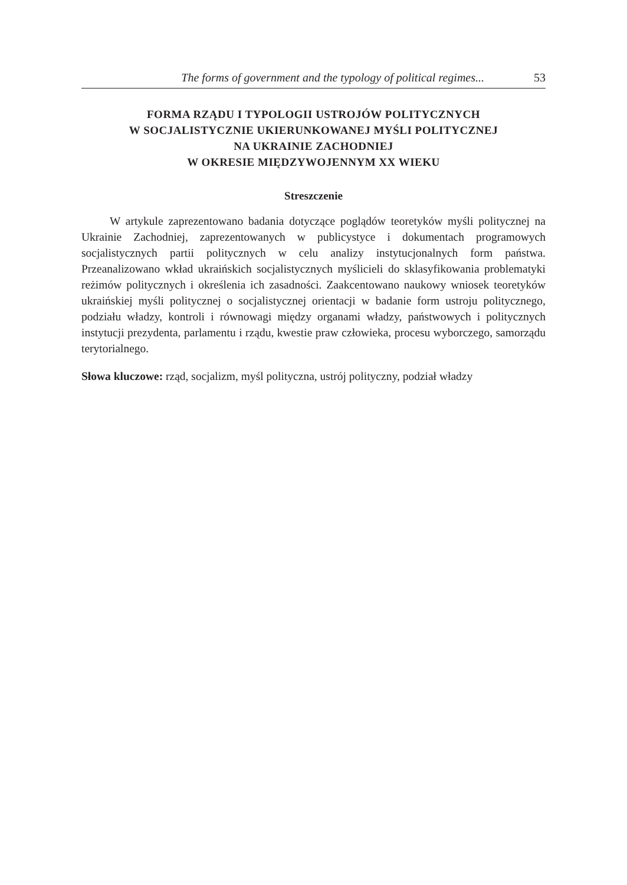The forms of government and the typology of political regimes... 53
FORMA RZĄDU I TYPOLOGII USTROJÓW POLITYCZNYCH
W SOCJALISTYCZNIE UKIERUNKOWANEJ MYŚLI POLITYCZNEJ
NA UKRAINIE ZACHODNIEJ
W OKRESIE MIĘDZYWOJENNYM XX WIEKU
Streszczenie
W artykule zaprezentowano badania dotyczące poglądów teoretyków myśli politycznej na Ukrainie Zachodniej, zaprezentowanych w publicystyce i dokumentach programowych socjalistycznych partii politycznych w celu analizy instytucjonalnych form państwa. Przeanalizowano wkład ukraińskich socjalistycznych myślicieli do sklasyfikowania problematyki reżimów politycznych i określenia ich zasadności. Zaakcentowano naukowy wniosek teoretyków ukraińskiej myśli politycznej o socjalistycznej orientacji w badanie form ustroju politycznego, podziału władzy, kontroli i równowagi między organami władzy, państwowych i politycznych instytucji prezydenta, parlamentu i rządu, kwestie praw człowieka, procesu wyborczego, samorządu terytorialnego.
Słowa kluczowe: rząd, socjalizm, myśl polityczna, ustrój polityczny, podział władzy